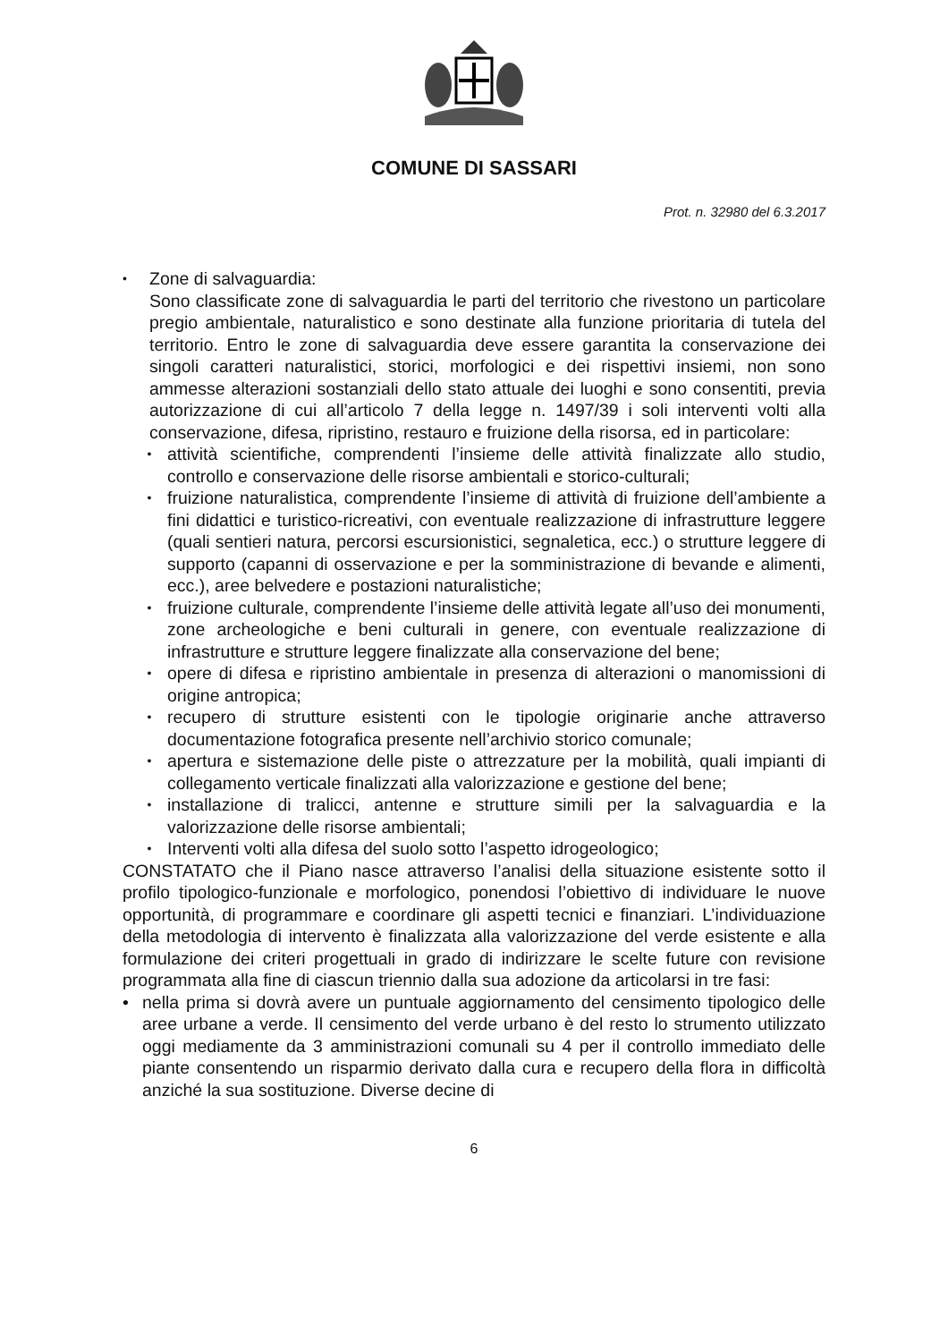COMUNE DI SASSARI
Prot. n. 32980 del 6.3.2017
•
Zone di salvaguardia:
Sono classificate zone di salvaguardia le parti del territorio che rivestono un particolare pregio ambientale, naturalistico e sono destinate alla funzione prioritaria di tutela del territorio. Entro le zone di salvaguardia deve essere garantita la conservazione dei singoli caratteri naturalistici, storici, morfologici e dei rispettivi insiemi, non sono ammesse alterazioni sostanziali dello stato attuale dei luoghi e sono consentiti, previa autorizzazione di cui all’articolo 7 della legge n. 1497/39 i soli interventi volti alla conservazione, difesa, ripristino, restauro e fruizione della risorsa, ed in particolare:
• attività scientifiche, comprendenti l’insieme delle attività finalizzate allo studio, controllo e conservazione delle risorse ambientali e storico-culturali;
• fruizione naturalistica, comprendente l’insieme di attività di fruizione dell’ambiente a fini didattici e turistico-ricreativi, con eventuale realizzazione di infrastrutture leggere (quali sentieri natura, percorsi escursionistici, segnaletica, ecc.) o strutture leggere di supporto (capanni di osservazione e per la somministrazione di bevande e alimenti, ecc.), aree belvedere e postazioni naturalistiche;
• fruizione culturale, comprendente l’insieme delle attività legate all’uso dei monumenti, zone archeologiche e beni culturali in genere, con eventuale realizzazione di infrastrutture e strutture leggere finalizzate alla conservazione del bene;
• opere di difesa e ripristino ambientale in presenza di alterazioni o manomissioni di origine antropica;
• recupero di strutture esistenti con le tipologie originarie anche attraverso documentazione fotografica presente nell’archivio storico comunale;
• apertura e sistemazione delle piste o attrezzature per la mobilità, quali impianti di collegamento verticale finalizzati alla valorizzazione e gestione del bene;
• installazione di tralicci, antenne e strutture simili per la salvaguardia e la valorizzazione delle risorse ambientali;
• Interventi volti alla difesa del suolo sotto l’aspetto idrogeologico;
CONSTATATO che il Piano nasce attraverso l’analisi della situazione esistente sotto il profilo tipologico-funzionale e morfologico, ponendosi l’obiettivo di individuare le nuove opportunità, di programmare e coordinare gli aspetti tecnici e finanziari. L’individuazione della metodologia di intervento è finalizzata alla valorizzazione del verde esistente e alla formulazione dei criteri progettuali in grado di indirizzare le scelte future con revisione programmata alla fine di ciascun triennio dalla sua adozione da articolarsi in tre fasi:
• nella prima si dovrà avere un puntuale aggiornamento del censimento tipologico delle aree urbane a verde. Il censimento del verde urbano è del resto lo strumento utilizzato oggi mediamente da 3 amministrazioni comunali su 4 per il controllo immediato delle piante consentendo un risparmio derivato dalla cura e recupero della flora in difficoltà anziché la sua sostituzione. Diverse decine di
6